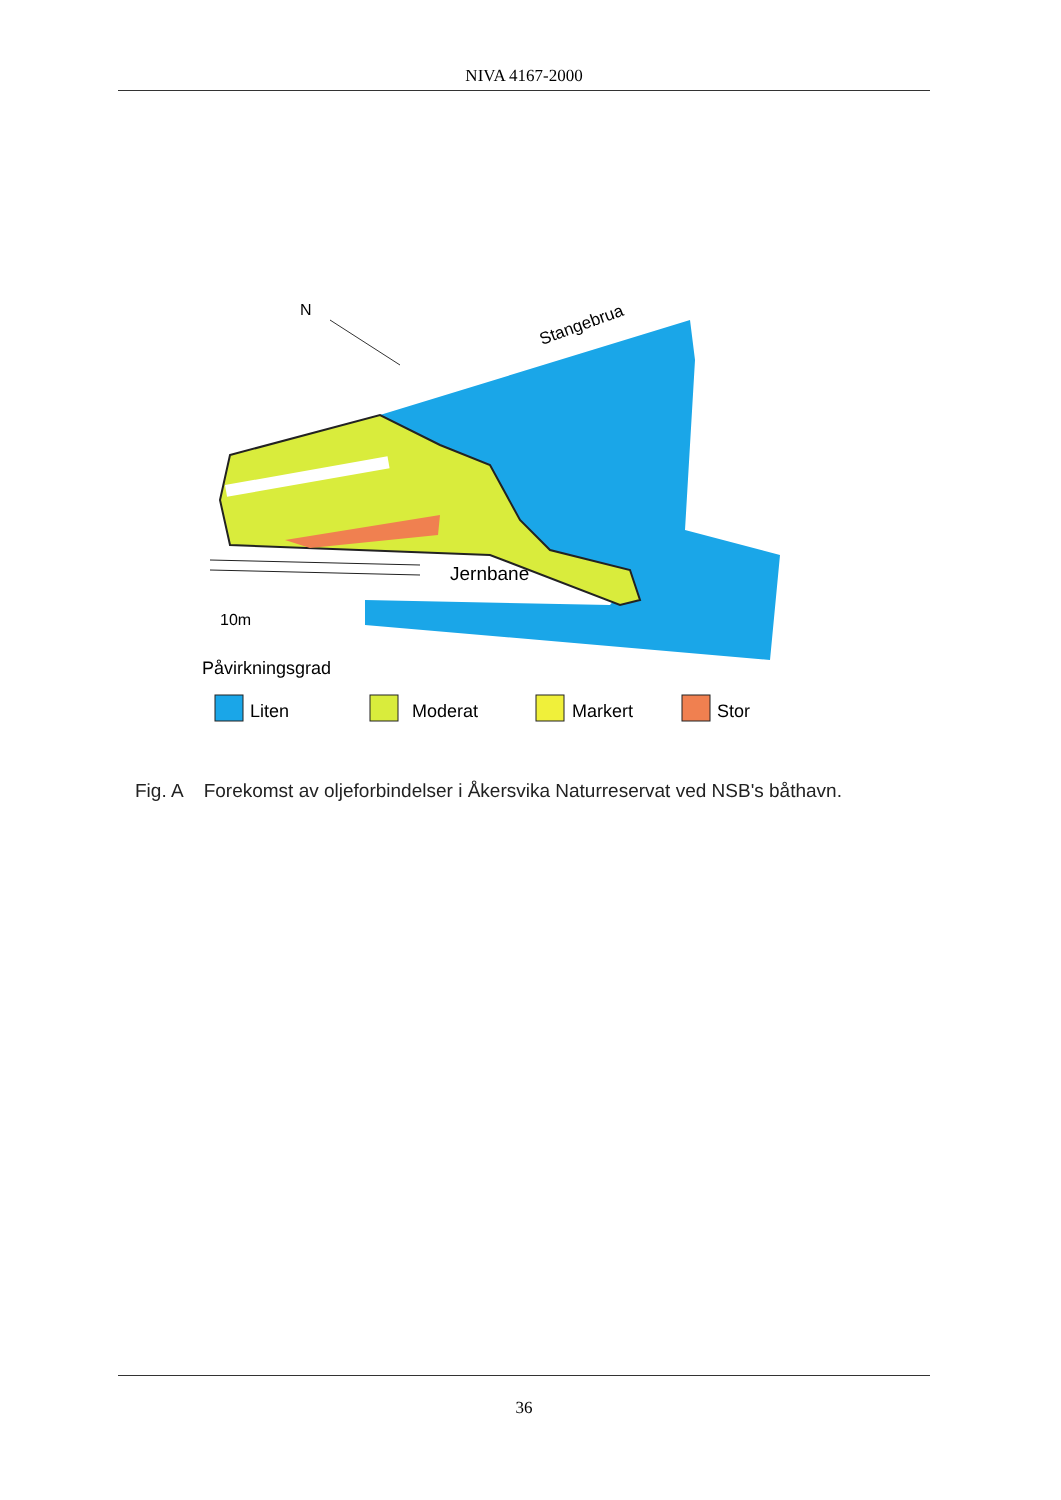NIVA 4167-2000
Jernbane
Stangebrua
N
10m
Påvirkningsgrad
Liten
Moderat
Markert
Stor
Fig. A Forekomst av oljeforbindelser i Åkersvika Naturreservat ved NSB's båthavn.
36